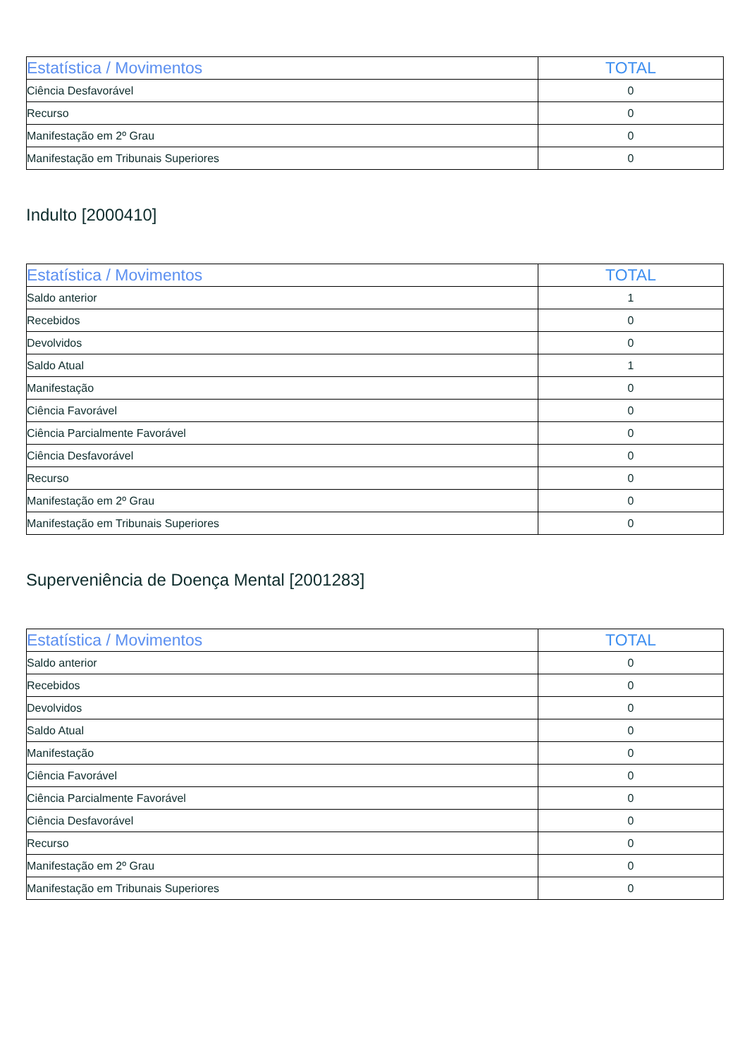| Estatística / Movimentos | TOTAL |
| --- | --- |
| Ciência Desfavorável | 0 |
| Recurso | 0 |
| Manifestação em 2º Grau | 0 |
| Manifestação em Tribunais Superiores | 0 |
Indulto [2000410]
| Estatística / Movimentos | TOTAL |
| --- | --- |
| Saldo anterior | 1 |
| Recebidos | 0 |
| Devolvidos | 0 |
| Saldo Atual | 1 |
| Manifestação | 0 |
| Ciência Favorável | 0 |
| Ciência Parcialmente Favorável | 0 |
| Ciência Desfavorável | 0 |
| Recurso | 0 |
| Manifestação em 2º Grau | 0 |
| Manifestação em Tribunais Superiores | 0 |
Superveniência de Doença Mental [2001283]
| Estatística / Movimentos | TOTAL |
| --- | --- |
| Saldo anterior | 0 |
| Recebidos | 0 |
| Devolvidos | 0 |
| Saldo Atual | 0 |
| Manifestação | 0 |
| Ciência Favorável | 0 |
| Ciência Parcialmente Favorável | 0 |
| Ciência Desfavorável | 0 |
| Recurso | 0 |
| Manifestação em 2º Grau | 0 |
| Manifestação em Tribunais Superiores | 0 |